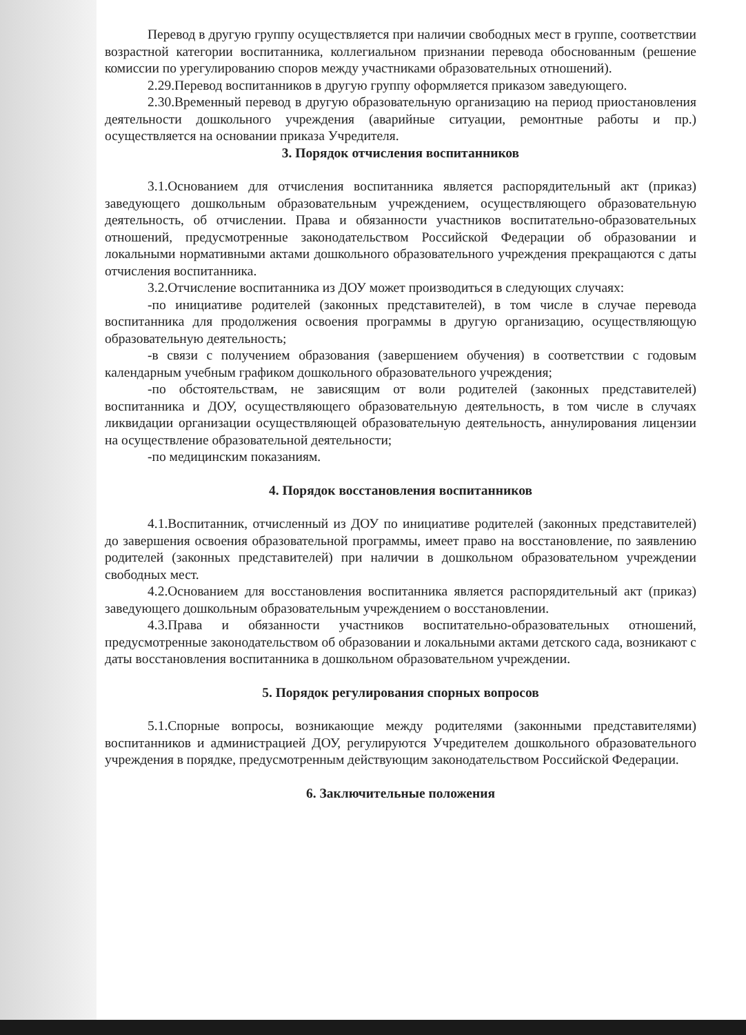Перевод в другую группу осуществляется при наличии свободных мест в группе, соответствии возрастной категории воспитанника, коллегиальном признании перевода обоснованным (решение комиссии по урегулированию споров между участниками образовательных отношений).
2.29.Перевод воспитанников в другую группу оформляется приказом заведующего.
2.30.Временный перевод в другую образовательную организацию на период приостановления деятельности дошкольного учреждения (аварийные ситуации, ремонтные работы и пр.) осуществляется на основании приказа Учредителя.
3. Порядок отчисления воспитанников
3.1.Основанием для отчисления воспитанника является распорядительный акт (приказ) заведующего дошкольным образовательным учреждением, осуществляющего образовательную деятельность, об отчислении. Права и обязанности участников воспитательно-образовательных отношений, предусмотренные законодательством Российской Федерации об образовании и локальными нормативными актами дошкольного образовательного учреждения прекращаются с даты отчисления воспитанника.
3.2.Отчисление воспитанника из ДОУ может производиться в следующих случаях:
-по инициативе родителей (законных представителей), в том числе в случае перевода воспитанника для продолжения освоения программы в другую организацию, осуществляющую образовательную деятельность;
-в связи с получением образования (завершением обучения) в соответствии с годовым календарным учебным графиком дошкольного образовательного учреждения;
-по обстоятельствам, не зависящим от воли родителей (законных представителей) воспитанника и ДОУ, осуществляющего образовательную деятельность, в том числе в случаях ликвидации организации осуществляющей образовательную деятельность, аннулирования лицензии на осуществление образовательной деятельности;
-по медицинским показаниям.
4. Порядок восстановления воспитанников
4.1.Воспитанник, отчисленный из ДОУ по инициативе родителей (законных представителей) до завершения освоения образовательной программы, имеет право на восстановление, по заявлению родителей (законных представителей) при наличии в дошкольном образовательном учреждении свободных мест.
4.2.Основанием для восстановления воспитанника является распорядительный акт (приказ) заведующего дошкольным образовательным учреждением о восстановлении.
4.3.Права и обязанности участников воспитательно-образовательных отношений, предусмотренные законодательством об образовании и локальными актами детского сада, возникают с даты восстановления воспитанника в дошкольном образовательном учреждении.
5. Порядок регулирования спорных вопросов
5.1.Спорные вопросы, возникающие между родителями (законными представителями) воспитанников и администрацией ДОУ, регулируются Учредителем дошкольного образовательного учреждения в порядке, предусмотренным действующим законодательством Российской Федерации.
6. Заключительные положения